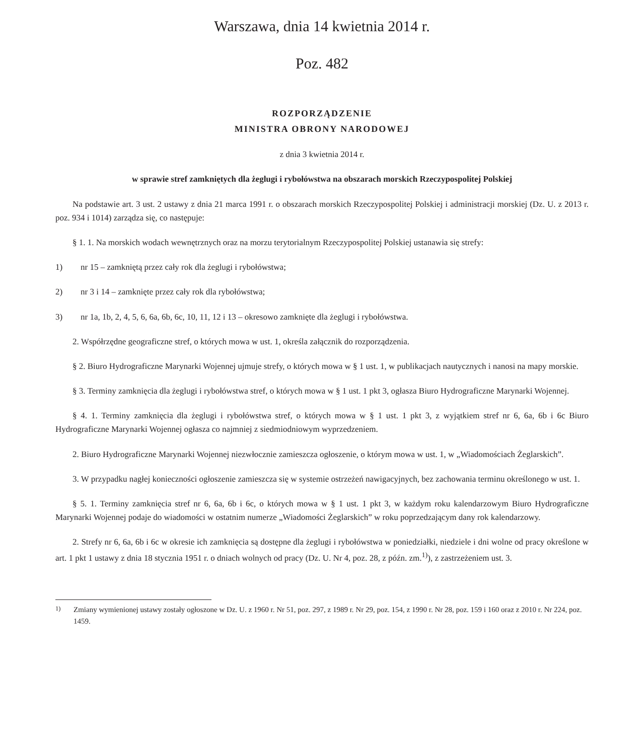Warszawa, dnia 14 kwietnia 2014 r.
Poz. 482
ROZPORZĄDZENIE
MINISTRA OBRONY NARODOWEJ
z dnia 3 kwietnia 2014 r.
w sprawie stref zamkniętych dla żeglugi i rybołówstwa na obszarach morskich Rzeczypospolitej Polskiej
Na podstawie art. 3 ust. 2 ustawy z dnia 21 marca 1991 r. o obszarach morskich Rzeczypospolitej Polskiej i administracji morskiej (Dz. U. z 2013 r. poz. 934 i 1014) zarządza się, co następuje:
§ 1. 1. Na morskich wodach wewnętrznych oraz na morzu terytorialnym Rzeczypospolitej Polskiej ustanawia się strefy:
1) nr 15 – zamkniętą przez cały rok dla żeglugi i rybołówstwa;
2) nr 3 i 14 – zamknięte przez cały rok dla rybołówstwa;
3) nr 1a, 1b, 2, 4, 5, 6, 6a, 6b, 6c, 10, 11, 12 i 13 – okresowo zamknięte dla żeglugi i rybołówstwa.
2. Współrzędne geograficzne stref, o których mowa w ust. 1, określa załącznik do rozporządzenia.
§ 2. Biuro Hydrograficzne Marynarki Wojennej ujmuje strefy, o których mowa w § 1 ust. 1, w publikacjach nautycznych i nanosi na mapy morskie.
§ 3. Terminy zamknięcia dla żeglugi i rybołówstwa stref, o których mowa w § 1 ust. 1 pkt 3, ogłasza Biuro Hydrograficzne Marynarki Wojennej.
§ 4. 1. Terminy zamknięcia dla żeglugi i rybołówstwa stref, o których mowa w § 1 ust. 1 pkt 3, z wyjątkiem stref nr 6, 6a, 6b i 6c Biuro Hydrograficzne Marynarki Wojennej ogłasza co najmniej z siedmiodniowym wyprzedzeniem.
2. Biuro Hydrograficzne Marynarki Wojennej niezwłocznie zamieszcza ogłoszenie, o którym mowa w ust. 1, w „Wiadomościach Żeglarskich”.
3. W przypadku nagłej konieczności ogłoszenie zamieszcza się w systemie ostrzeżeń nawigacyjnych, bez zachowania terminu określonego w ust. 1.
§ 5. 1. Terminy zamknięcia stref nr 6, 6a, 6b i 6c, o których mowa w § 1 ust. 1 pkt 3, w każdym roku kalendarzowym Biuro Hydrograficzne Marynarki Wojennej podaje do wiadomości w ostatnim numerze „Wiadomości Żeglarskich” w roku poprzedzającym dany rok kalendarzowy.
2. Strefy nr 6, 6a, 6b i 6c w okresie ich zamknięcia są dostępne dla żeglugi i rybołówstwa w poniedziałki, niedziele i dni wolne od pracy określone w art. 1 pkt 1 ustawy z dnia 18 stycznia 1951 r. o dniach wolnych od pracy (Dz. U. Nr 4, poz. 28, z późn. zm.<sup>1)</sup>), z zastrzeżeniem ust. 3.
<sup>1)</sup> Zmiany wymienionej ustawy zostały ogłoszone w Dz. U. z 1960 r. Nr 51, poz. 297, z 1989 r. Nr 29, poz. 154, z 1990 r. Nr 28, poz. 159 i 160 oraz z 2010 r. Nr 224, poz. 1459.